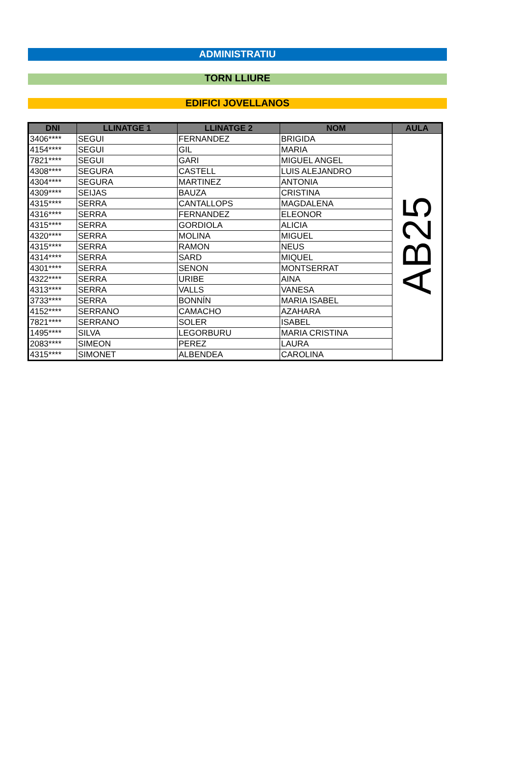ADMINISTRATIU
TORN LLIURE
EDIFICI JOVELLANOS
| DNI | LLINATGE 1 | LLINATGE 2 | NOM | AULA |
| --- | --- | --- | --- | --- |
| 3406**** | SEGUI | FERNANDEZ | BRIGIDA | AB25 |
| 4154**** | SEGUI | GIL | MARIA | |
| 7821**** | SEGUI | GARI | MIGUEL ANGEL | |
| 4308**** | SEGURA | CASTELL | LUIS ALEJANDRO | |
| 4304**** | SEGURA | MARTINEZ | ANTONIA | |
| 4309**** | SEIJAS | BAUZA | CRISTINA | |
| 4315**** | SERRA | CANTALLOPS | MAGDALENA | |
| 4316**** | SERRA | FERNANDEZ | ELEONOR | |
| 4315**** | SERRA | GORDIOLA | ALICIA | |
| 4320**** | SERRA | MOLINA | MIGUEL | |
| 4315**** | SERRA | RAMON | NEUS | |
| 4314**** | SERRA | SARD | MIQUEL | |
| 4301**** | SERRA | SENON | MONTSERRAT | |
| 4322**** | SERRA | URIBE | AINA | |
| 4313**** | SERRA | VALLS | VANESA | |
| 3733**** | SERRA | BONNÍN | MARIA ISABEL | |
| 4152**** | SERRANO | CAMACHO | AZAHARA | |
| 7821**** | SERRANO | SOLER | ISABEL | |
| 1495**** | SILVA | LEGORBURU | MARIA CRISTINA | |
| 2083**** | SIMEON | PEREZ | LAURA | |
| 4315**** | SIMONET | ALBENDEA | CAROLINA | |